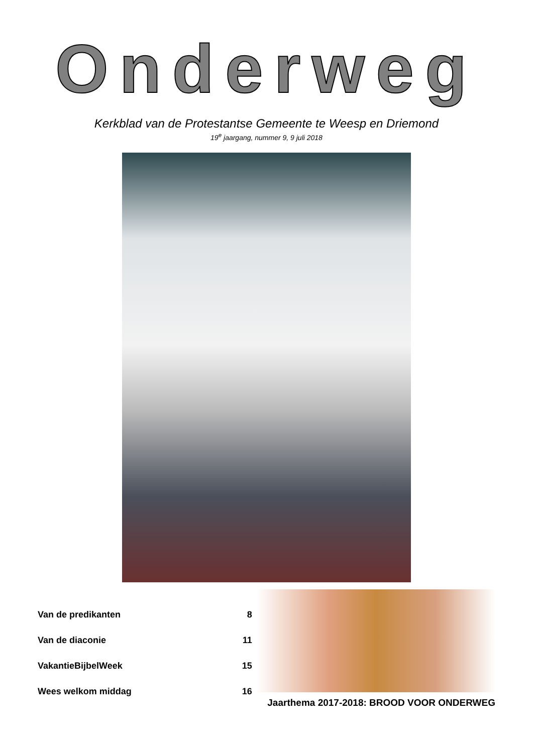Onderweg
Kerkblad van de Protestantse Gemeente te Weesp en Driemond
19<sup>e</sup> jaargang, nummer 9, 9 juli 2018
| Van de predikanten | 8 |
| Van de diaconie | 11 |
| VakantieBijbelWeek | 15 |
| Wees welkom middag | 16 |
Jaarthema 2017-2018: BROOD VOOR ONDERWEG